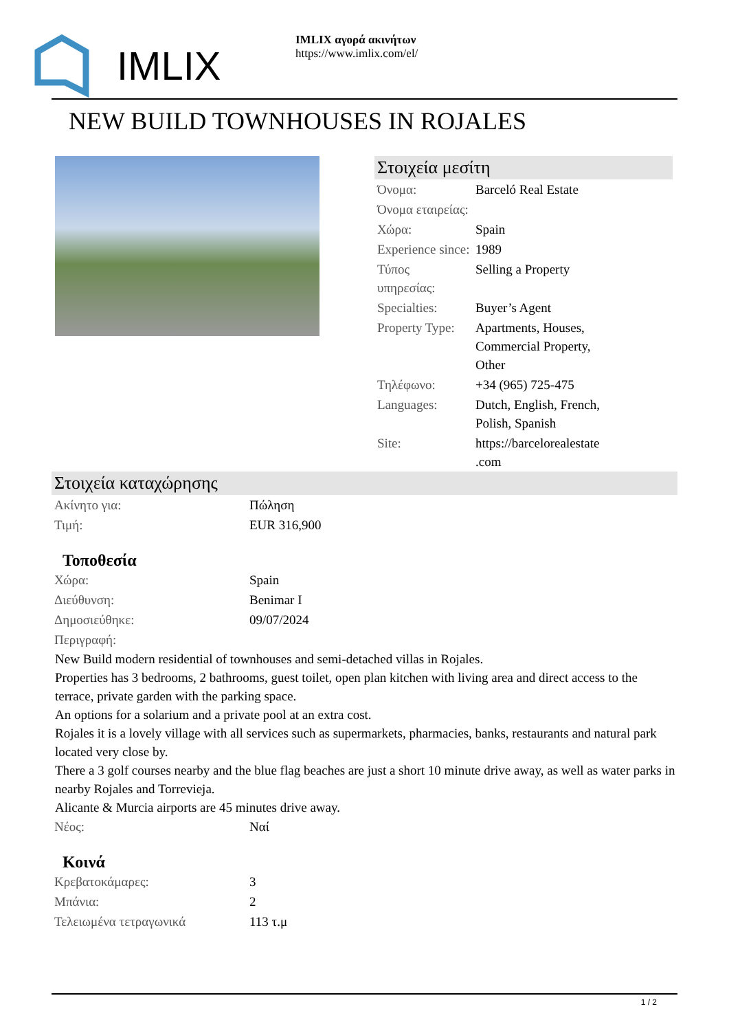IMLIX
IMLIX αγορά ακινήτων
https://www.imlix.com/el/
NEW BUILD TOWNHOUSES IN ROJALES
Στοιχεία μεσίτη
| Όνομα: | Barceló Real Estate |
| Όνομα εταιρείας: | |
| Χώρα: | Spain |
| Experience since: | 1989 |
| Τύπος υπηρεσίας: | Selling a Property |
| Specialties: | Buyer’s Agent |
| Property Type: | Apartments, Houses, Commercial Property, Other |
| Τηλέφωνο: | +34 (965) 725-475 |
| Languages: | Dutch, English, French, Polish, Spanish |
| Site: | https://barcelorealestate .com |
Στοιχεία καταχώρησης
| Ακίνητο για: | Πώληση |
| Τιμή: | EUR 316,900 |
Τοποθεσία
| Χώρα: | Spain |
| Διεύθυνση: | Benimar I |
| Δημοσιεύθηκε: | 09/07/2024 |
| Περιγραφή: | |
New Build modern residential of townhouses and semi-detached villas in Rojales.
Properties has 3 bedrooms, 2 bathrooms, guest toilet, open plan kitchen with living area and direct access to the terrace, private garden with the parking space.
An options for a solarium and a private pool at an extra cost.
Rojales it is a lovely village with all services such as supermarkets, pharmacies, banks, restaurants and natural park located very close by.
There a 3 golf courses nearby and the blue flag beaches are just a short 10 minute drive away, as well as water parks in nearby Rojales and Torrevieja.
Alicante & Murcia airports are 45 minutes drive away.
| Νέος: | Ναί |
Κοινά
| Κρεβατοκάμαρες: | 3 |
| Μπάνια: | 2 |
| Τελειωμένα τετραγωνικά | 113 τ.μ |
1 / 2